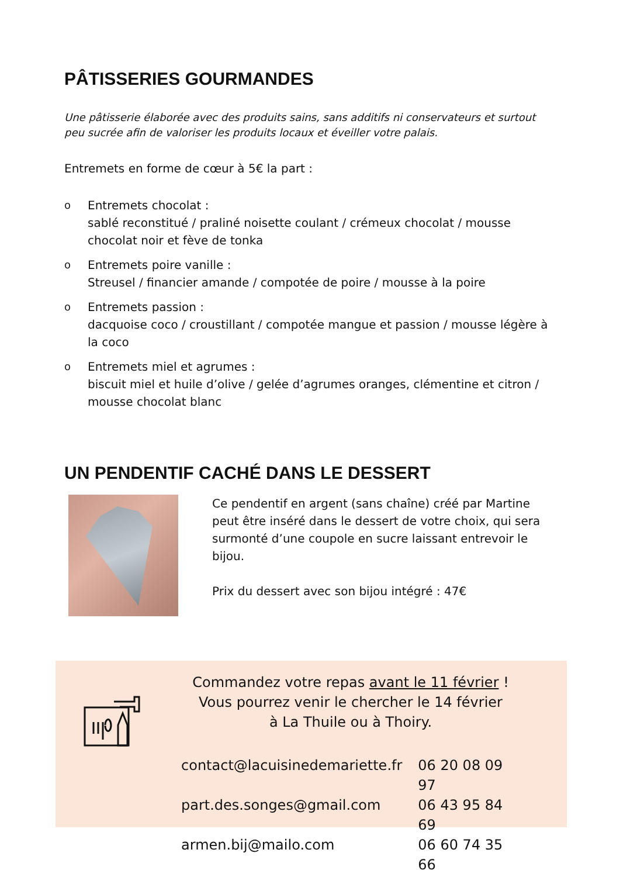PÂTISSERIES GOURMANDES
Une pâtisserie élaborée avec des produits sains, sans additifs ni conservateurs et surtout peu sucrée afin de valoriser les produits locaux et éveiller votre palais.
Entremets en forme de cœur à 5€ la part :
o Entremets chocolat :
sablé reconstitué / praliné noisette coulant / crémeux chocolat / mousse chocolat noir et fève de tonka
o Entremets poire vanille :
Streusel / financier amande / compotée de poire / mousse à la poire
o Entremets passion :
dacquoise coco / croustillant / compotée mangue et passion / mousse légère à la coco
o Entremets miel et agrumes :
biscuit miel et huile d’olive / gelée d’agrumes oranges, clémentine et citron / mousse chocolat blanc
UN PENDENTIF CACHÉ DANS LE DESSERT
Ce pendentif en argent (sans chaîne) créé par Martine peut être inséré dans le dessert de votre choix, qui sera surmonté d’une coupole en sucre laissant entrevoir le bijou.
Prix du dessert avec son bijou intégré : 47€
Commandez votre repas avant le 11 février !
Vous pourrez venir le chercher le 14 février
à La Thuile ou à Thoiry.
contact@lacuisinedemariette.fr 06 20 08 09 97
part.des.songes@gmail.com 06 43 95 84 69
armen.bij@mailo.com 06 60 74 35 66